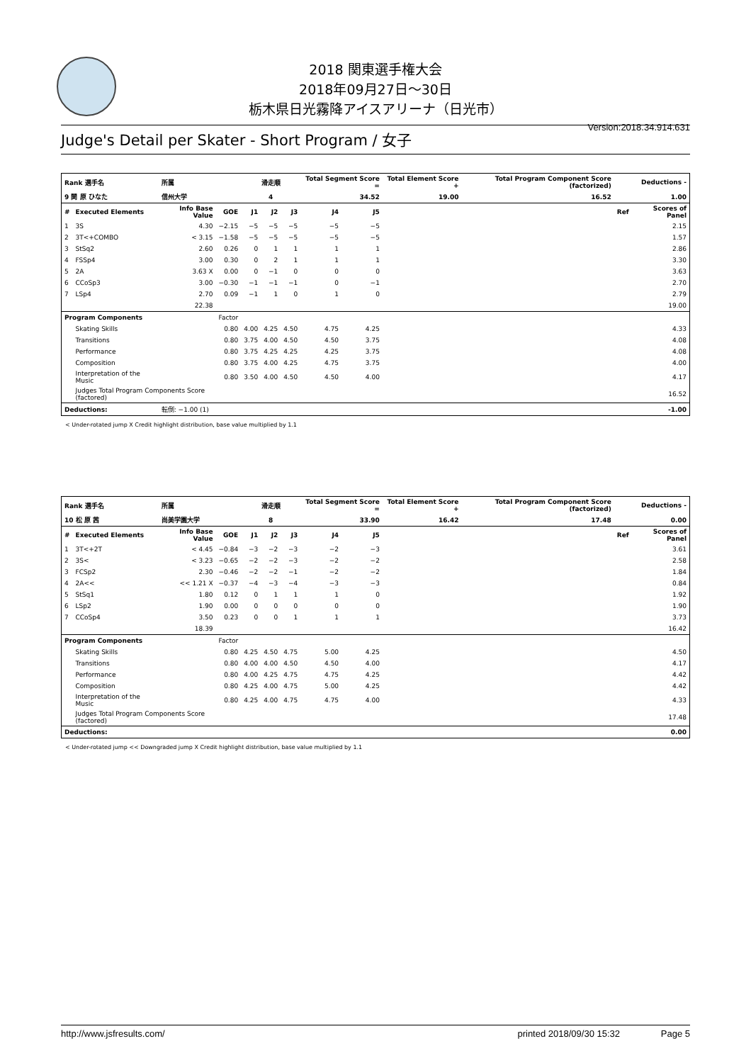2018 関東選手権大会
2018年09月27日～30日
栃木県日光霧降アイスアリーナ（日光市）
Version:2018.34.914.631
Judge's Detail per Skater - Short Program / 女子
| Rank 選手名 | | 所属 | | 滑走順 | | | Total Segment Score = | | Total Element Score + | Total Program Component Score (factorized) | | Deductions - | |
| 9 関 原 ひなた | | 信州大学 | | 4 | | | 34.52 | | 19.00 | 16.52 | | 1.00 | |
| # | Executed Elements | Info Base Value | GOE | J1 | J2 | J3 | J4 | J5 | | | | Ref | Scores of Panel |
| 1 | 3S | 4.30 | −2.15 | −5 | −5 | −5 | −5 | −5 | | | | | 2.15 |
| 2 | 3T<+COMBO | < 3.15 | −1.58 | −5 | −5 | −5 | −5 | −5 | | | | | 1.57 |
| 3 | StSq2 | 2.60 | 0.26 | 0 | 1 | 1 | 1 | 1 | | | | | 2.86 |
| 4 | FSSp4 | 3.00 | 0.30 | 0 | 2 | 1 | 1 | 1 | | | | | 3.30 |
| 5 | 2A | 3.63 X | 0.00 | 0 | −1 | 0 | 0 | 0 | | | | | 3.63 |
| 6 | CCoSp3 | 3.00 | −0.30 | −1 | −1 | −1 | 0 | −1 | | | | | 2.70 |
| 7 | LSp4 | 2.70 | 0.09 | −1 | 1 | 0 | 1 | 0 | | | | | 2.79 |
| | | 22.38 | | | | | | | | | | | 19.00 |
| Program Components | | | Factor | | | | | | | | | | |
| | Skating Skills | | 0.80 | 4.00 | 4.25 | 4.50 | 4.75 | 4.25 | | | | | 4.33 |
| | Transitions | | 0.80 | 3.75 | 4.00 | 4.50 | 4.50 | 3.75 | | | | | 4.08 |
| | Performance | | 0.80 | 3.75 | 4.25 | 4.25 | 4.25 | 3.75 | | | | | 4.08 |
| | Composition | | 0.80 | 3.75 | 4.00 | 4.25 | 4.75 | 3.75 | | | | | 4.00 |
| | Interpretation of the Music | | 0.80 | 3.50 | 4.00 | 4.50 | 4.50 | 4.00 | | | | | 4.17 |
| | Judges Total Program Components Score (factored) | | | | | | | | | | | | 16.52 |
| Deductions: | | 転倒: −1.00 (1) | | | | | | | | | | | -1.00 |
< Under-rotated jump X Credit highlight distribution, base value multiplied by 1.1
| Rank 選手名 | | 所属 | | 滑走順 | | | Total Segment Score = | | Total Element Score + | Total Program Component Score (factorized) | | Deductions - | |
| 10 松 原 茜 | | 尚美学園大学 | | 8 | | | 33.90 | | 16.42 | 17.48 | | 0.00 | |
| # | Executed Elements | Info Base Value | GOE | J1 | J2 | J3 | J4 | J5 | | | | Ref | Scores of Panel |
| 1 | 3T<+2T | < 4.45 | −0.84 | −3 | −2 | −3 | −2 | −3 | | | | | 3.61 |
| 2 | 3S< | < 3.23 | −0.65 | −2 | −2 | −3 | −2 | −2 | | | | | 2.58 |
| 3 | FCSp2 | 2.30 | −0.46 | −2 | −2 | −1 | −2 | −2 | | | | | 1.84 |
| 4 | 2A<< | << 1.21 X | −0.37 | −4 | −3 | −4 | −3 | −3 | | | | | 0.84 |
| 5 | StSq1 | 1.80 | 0.12 | 0 | 1 | 1 | 1 | 0 | | | | | 1.92 |
| 6 | LSp2 | 1.90 | 0.00 | 0 | 0 | 0 | 0 | 0 | | | | | 1.90 |
| 7 | CCoSp4 | 3.50 | 0.23 | 0 | 0 | 1 | 1 | 1 | | | | | 3.73 |
| | | 18.39 | | | | | | | | | | | 16.42 |
| Program Components | | | Factor | | | | | | | | | | |
| | Skating Skills | | 0.80 | 4.25 | 4.50 | 4.75 | 5.00 | 4.25 | | | | | 4.50 |
| | Transitions | | 0.80 | 4.00 | 4.00 | 4.50 | 4.50 | 4.00 | | | | | 4.17 |
| | Performance | | 0.80 | 4.00 | 4.25 | 4.75 | 4.75 | 4.25 | | | | | 4.42 |
| | Composition | | 0.80 | 4.25 | 4.00 | 4.75 | 5.00 | 4.25 | | | | | 4.42 |
| | Interpretation of the Music | | 0.80 | 4.25 | 4.00 | 4.75 | 4.75 | 4.00 | | | | | 4.33 |
| | Judges Total Program Components Score (factored) | | | | | | | | | | | | 17.48 |
| Deductions: | | | | | | | | | | | | | 0.00 |
< Under-rotated jump << Downgraded jump X Credit highlight distribution, base value multiplied by 1.1
http://www.jsfresults.com/ printed 2018/09/30 15:32 Page 5